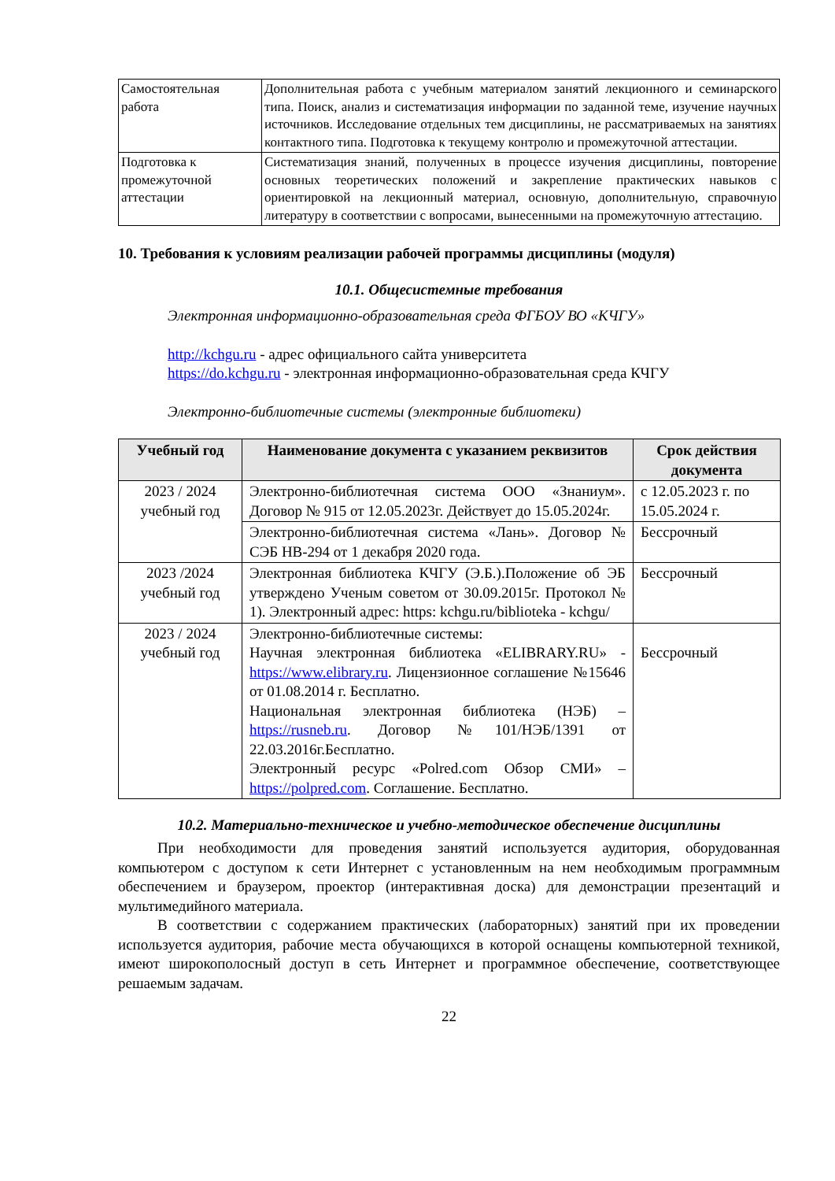| Самостоятельная работа | Дополнительная работа с учебным материалом занятий лекционного и семинарского типа. Поиск, анализ и систематизация информации по заданной теме, изучение научных источников. Исследование отдельных тем дисциплины, не рассматриваемых на занятиях контактного типа. Подготовка к текущему контролю и промежуточной аттестации. |
| Подготовка к промежуточной аттестации | Систематизация знаний, полученных в процессе изучения дисциплины, повторение основных теоретических положений и закрепление практических навыков с ориентировкой на лекционный материал, основную, дополнительную, справочную литературу в соответствии с вопросами, вынесенными на промежуточную аттестацию. |
10. Требования к условиям реализации рабочей программы дисциплины (модуля)
10.1. Общесистемные требования
Электронная информационно-образовательная среда ФГБОУ ВО «КЧГУ»
http://kchgu.ru - адрес официального сайта университета
https://do.kchgu.ru - электронная информационно-образовательная среда КЧГУ
Электронно-библиотечные системы (электронные библиотеки)
| Учебный год | Наименование документа с указанием реквизитов | Срок действия документа |
| --- | --- | --- |
| 2023 / 2024 учебный год | Электронно-библиотечная система ООО «Знаниум». Договор № 915 от 12.05.2023г. Действует до 15.05.2024г. | с 12.05.2023 г. по 15.05.2024 г. |
| | Электронно-библиотечная система «Лань». Договор № СЭБ НВ-294 от 1 декабря 2020 года. | Бессрочный |
| 2023 /2024 учебный год | Электронная библиотека КЧГУ (Э.Б.).Положение об ЭБ утверждено Ученым советом от 30.09.2015г. Протокол № 1). Электронный адрес: https: kchgu.ru/biblioteka - kchgu/ | Бессрочный |
| 2023 / 2024 учебный год | Электронно-библиотечные системы: Научная электронная библиотека «ELIBRARY.RU» - https://www.elibrary.ru . Лицензионное соглашение №15646 от 01.08.2014 г. Бесплатно. Национальная электронная библиотека (НЭБ) – https://rusneb.ru . Договор №101/НЭБ/1391 от 22.03.2016г.Бесплатно. Электронный ресурс «Polred.com Обзор СМИ» – https://polpred.com . Соглашение. Бесплатно. | Бессрочный |
10.2. Материально-техническое и учебно-методическое обеспечение дисциплины
При необходимости для проведения занятий используется аудитория, оборудованная компьютером с доступом к сети Интернет с установленным на нем необходимым программным обеспечением и браузером, проектор (интерактивная доска) для демонстрации презентаций и мультимедийного материала.
В соответствии с содержанием практических (лабораторных) занятий при их проведении используется аудитория, рабочие места обучающихся в которой оснащены компьютерной техникой, имеют широкополосный доступ в сеть Интернет и программное обеспечение, соответствующее решаемым задачам.
22